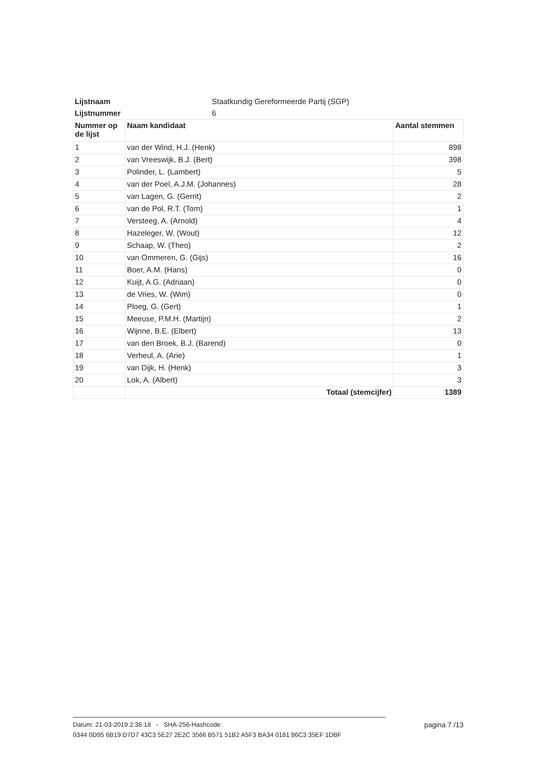| Lijstnaam | Staatkundig Gereformeerde Partij (SGP) | |
| Lijstnummer | 6 | |
| Nummer op de lijst | Naam kandidaat | Aantal stemmen |
| 1 | van der Wind, H.J. (Henk) | 898 |
| 2 | van Vreeswijk, B.J. (Bert) | 398 |
| 3 | Polinder, L. (Lambert) | 5 |
| 4 | van der Poel, A.J.M. (Johannes) | 28 |
| 5 | van Lagen, G. (Gerrit) | 2 |
| 6 | van de Pol, R.T. (Tom) | 1 |
| 7 | Versteeg, A. (Arnold) | 4 |
| 8 | Hazeleger, W. (Wout) | 12 |
| 9 | Schaap, W. (Theo) | 2 |
| 10 | van Ommeren, G. (Gijs) | 16 |
| 11 | Boer, A.M. (Hans) | 0 |
| 12 | Kuijt, A.G. (Adriaan) | 0 |
| 13 | de Vries, W. (Wim) | 0 |
| 14 | Ploeg, G. (Gert) | 1 |
| 15 | Meeuse, P.M.H. (Martijn) | 2 |
| 16 | Wijnne, B.E. (Elbert) | 13 |
| 17 | van den Broek, B.J. (Barend) | 0 |
| 18 | Verheul, A. (Arie) | 1 |
| 19 | van Dijk, H. (Henk) | 3 |
| 20 | Lok, A. (Albert) | 3 |
| | Totaal (stemcijfer) | 1389 |
Datum: 21-03-2019 2:36:18 - SHA-256-Hashcode: pagina 7 /13
0344 0D95 6B19 D7D7 43C3 5E27 2E2C 3566 B571 51B2 A5F3 BA34 0181 86C3 35EF 1DBF